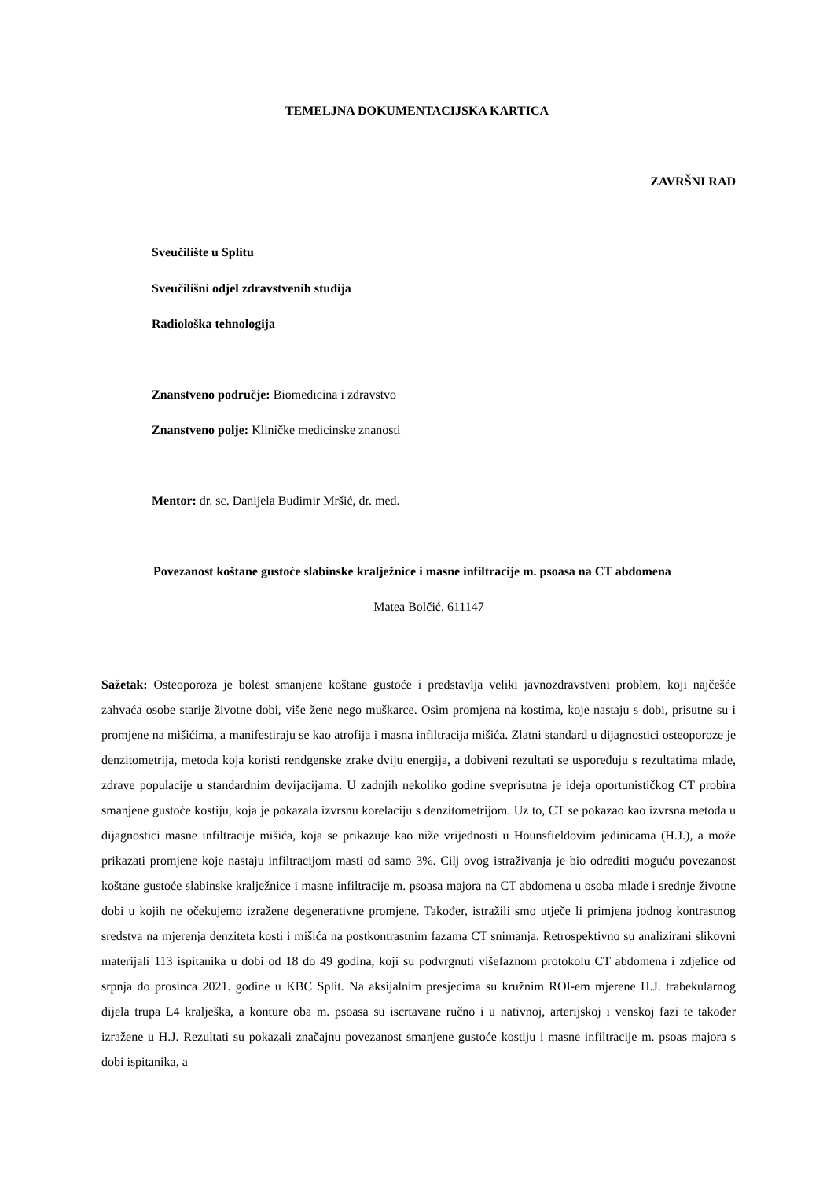TEMELJNA DOKUMENTACIJSKA KARTICA
ZAVRŠNI RAD
Sveučilište u Splitu
Sveučilišni odjel zdravstvenih studija
Radiološka tehnologija
Znanstveno područje: Biomedicina i zdravstvo
Znanstveno polje: Kliničke medicinske znanosti
Mentor: dr. sc. Danijela Budimir Mršić, dr. med.
Povezanost koštane gustoće slabinske kralježnice i masne infiltracije m. psoasa na CT abdomena
Matea Bolčić. 611147
Sažetak: Osteoporoza je bolest smanjene koštane gustoće i predstavlja veliki javnozdravstveni problem, koji najčešće zahvaća osobe starije životne dobi, više žene nego muškarce. Osim promjena na kostima, koje nastaju s dobi, prisutne su i promjene na mišićima, a manifestiraju se kao atrofija i masna infiltracija mišića. Zlatni standard u dijagnostici osteoporoze je denzitometrija, metoda koja koristi rendgenske zrake dviju energija, a dobiveni rezultati se uspoređuju s rezultatima mlade, zdrave populacije u standardnim devijacijama. U zadnjih nekoliko godine sveprisutna je ideja oportunističkog CT probira smanjene gustoće kostiju, koja je pokazala izvrsnu korelaciju s denzitometrijom. Uz to, CT se pokazao kao izvrsna metoda u dijagnostici masne infiltracije mišića, koja se prikazuje kao niže vrijednosti u Hounsfieldovim jedinicama (H.J.), a može prikazati promjene koje nastaju infiltracijom masti od samo 3%. Cilj ovog istraživanja je bio odrediti moguću povezanost koštane gustoće slabinske kralježnice i masne infiltracije m. psoasa majora na CT abdomena u osoba mlađe i srednje životne dobi u kojih ne očekujemo izražene degenerativne promjene. Također, istražili smo utječe li primjena jodnog kontrastnog sredstva na mjerenja denziteta kosti i mišića na postkontrastnim fazama CT snimanja. Retrospektivno su analizirani slikovni materijali 113 ispitanika u dobi od 18 do 49 godina, koji su podvrgnuti višefaznom protokolu CT abdomena i zdjelice od srpnja do prosinca 2021. godine u KBC Split. Na aksijalnim presjecima su kružnim ROI-em mjerene H.J. trabekularnog dijela trupa L4 kralješka, a konture oba m. psoasa su iscrtavane ručno i u nativnoj, arterijskoj i venskoj fazi te također izražene u H.J. Rezultati su pokazali značajnu povezanost smanjene gustoće kostiju i masne infiltracije m. psoas majora s dobi ispitanika, a